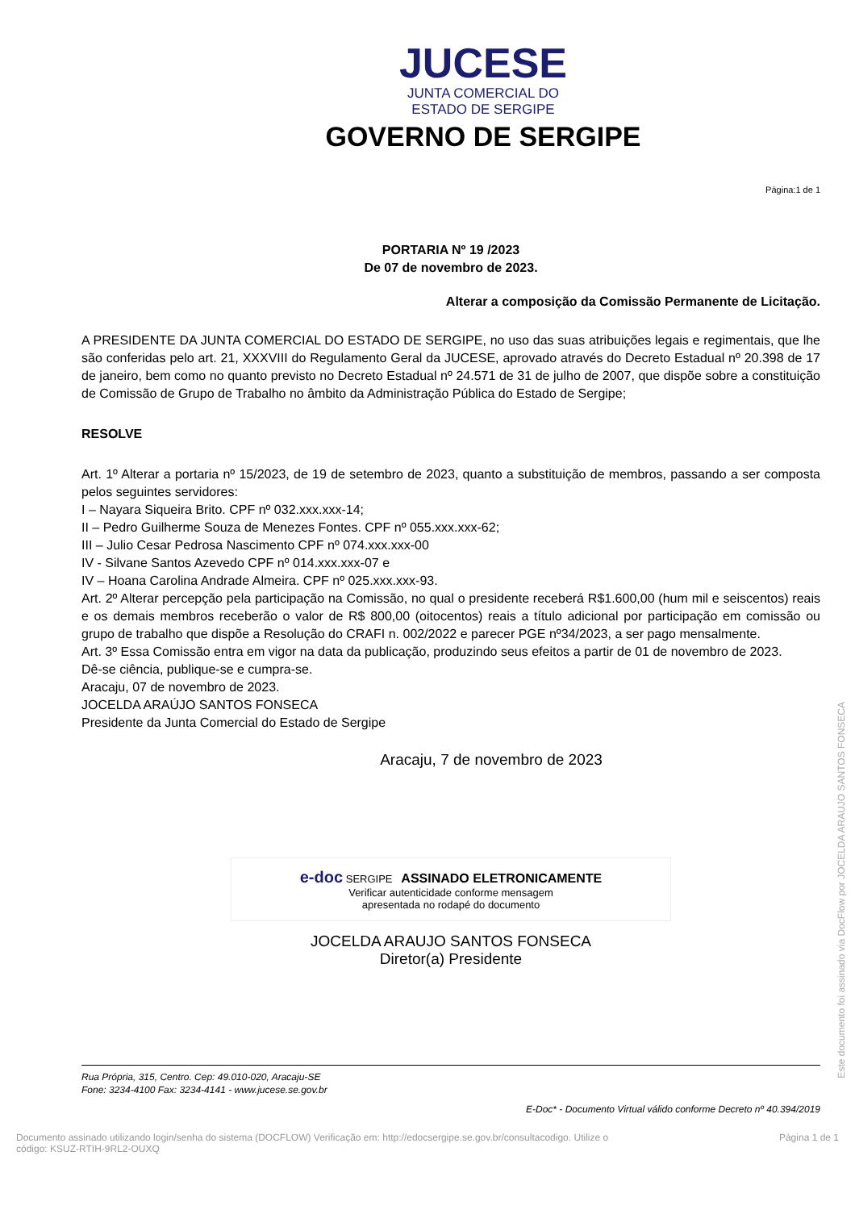JUCESE
JUNTA COMERCIAL DO
ESTADO DE SERGIPE
GOVERNO DE SERGIPE
Página:1 de 1
PORTARIA Nº 19 /2023
De 07 de novembro de 2023.
Alterar a composição da Comissão Permanente de Licitação.
A PRESIDENTE DA JUNTA COMERCIAL DO ESTADO DE SERGIPE, no uso das suas atribuições legais e regimentais, que lhe são conferidas pelo art. 21, XXXVIII do Regulamento Geral da JUCESE, aprovado através do Decreto Estadual nº 20.398 de 17 de janeiro, bem como no quanto previsto no Decreto Estadual nº 24.571 de 31 de julho de 2007, que dispõe sobre a constituição de Comissão de Grupo de Trabalho no âmbito da Administração Pública do Estado de Sergipe;
RESOLVE
Art. 1º Alterar a portaria nº 15/2023, de 19 de setembro de 2023, quanto a substituição de membros, passando a ser composta pelos seguintes servidores:
I – Nayara Siqueira Brito. CPF nº 032.xxx.xxx-14;
II – Pedro Guilherme Souza de Menezes Fontes. CPF nº 055.xxx.xxx-62;
III – Julio Cesar Pedrosa Nascimento CPF nº 074.xxx.xxx-00
IV - Silvane Santos Azevedo CPF nº 014.xxx.xxx-07 e
IV – Hoana Carolina Andrade Almeira. CPF nº 025.xxx.xxx-93.
Art. 2º Alterar percepção pela participação na Comissão, no qual o presidente receberá R$1.600,00 (hum mil e seiscentos) reais e os demais membros receberão o valor de R$ 800,00 (oitocentos) reais a título adicional por participação em comissão ou grupo de trabalho que dispõe a Resolução do CRAFI n. 002/2022 e parecer PGE nº34/2023, a ser pago mensalmente.
Art. 3º Essa Comissão entra em vigor na data da publicação, produzindo seus efeitos a partir de 01 de novembro de 2023.
Dê-se ciência, publique-se e cumpra-se.
Aracaju, 07 de novembro de 2023.
JOCELDA ARAÚJO SANTOS FONSECA
Presidente da Junta Comercial do Estado de Sergipe
Aracaju, 7 de novembro de 2023
e-doc SERGIPE ASSINADO ELETRONICAMENTE
Verificar autenticidade conforme mensagem
apresentada no rodapé do documento
JOCELDA ARAUJO SANTOS FONSECA
Diretor(a) Presidente
Rua Própria, 315, Centro. Cep: 49.010-020, Aracaju-SE
Fone: 3234-4100 Fax: 3234-4141 - www.jucese.se.gov.br
E-Doc* - Documento Virtual válido conforme Decreto nº 40.394/2019
Documento assinado utilizando login/senha do sistema (DOCFLOW) Verificação em: http://edocsergipe.se.gov.br/consultacodigo. Utilize o
código: KSUZ-RTIH-9RL2-OUXQ
Página 1 de 1
Este documento foi assinado via DocFlow por JOCELDA ARAUJO SANTOS FONSECA